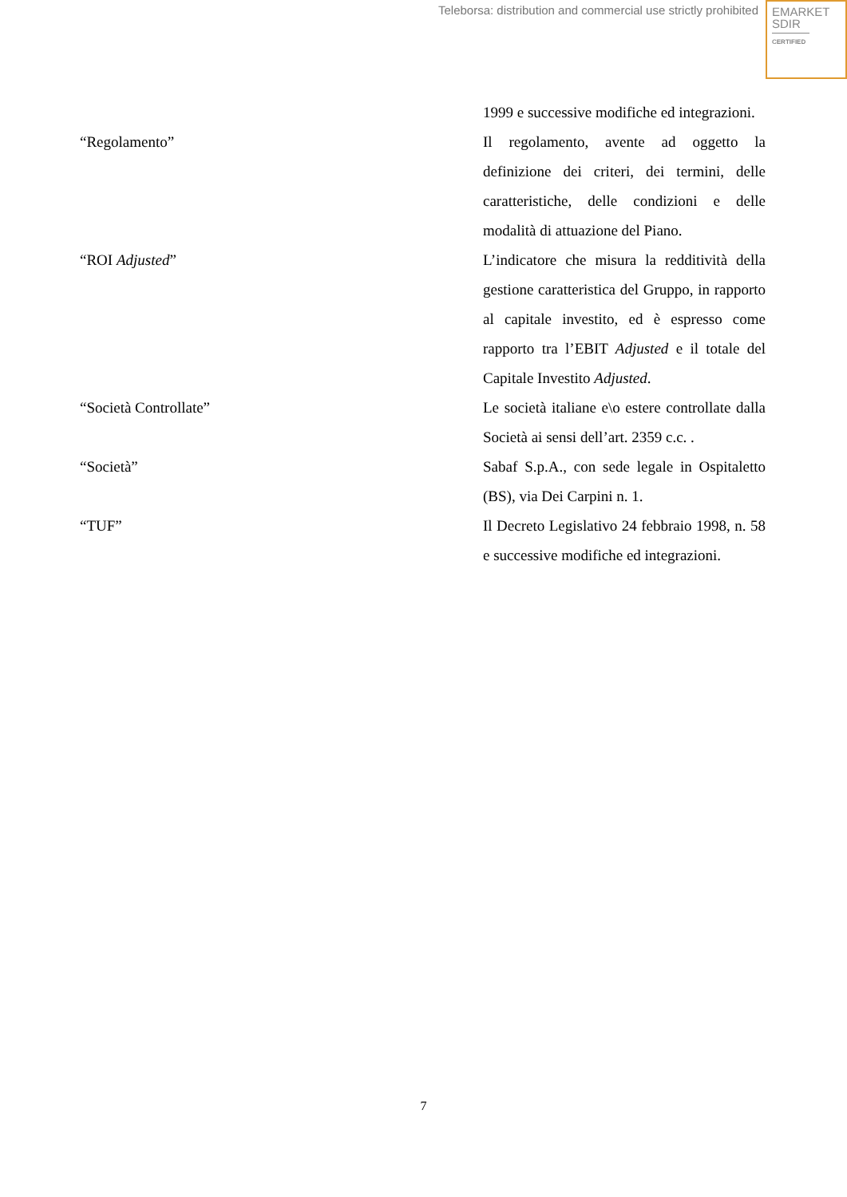Teleborsa: distribution and commercial use strictly prohibited
EMARKET
SDIR
CERTIFIED
| | 1999 e successive modifiche ed integrazioni. |
| “Regolamento” | Il regolamento, avente ad oggetto la definizione dei criteri, dei termini, delle caratteristiche, delle condizioni e delle modalità di attuazione del Piano. |
| “ROI Adjusted ” | L’indicatore che misura la redditività della gestione caratteristica del Gruppo, in rapporto al capitale investito, ed è espresso come rapporto tra l’EBIT Adjusted e il totale del Capitale Investito Adjusted . |
| “Società Controllate” | Le società italiane e\o estere controllate dalla Società ai sensi dell’art. 2359 c.c. . |
| “Società” | Sabaf S.p.A., con sede legale in Ospitaletto (BS), via Dei Carpini n. 1. |
| “TUF” | Il Decreto Legislativo 24 febbraio 1998, n. 58 e successive modifiche ed integrazioni. |
7